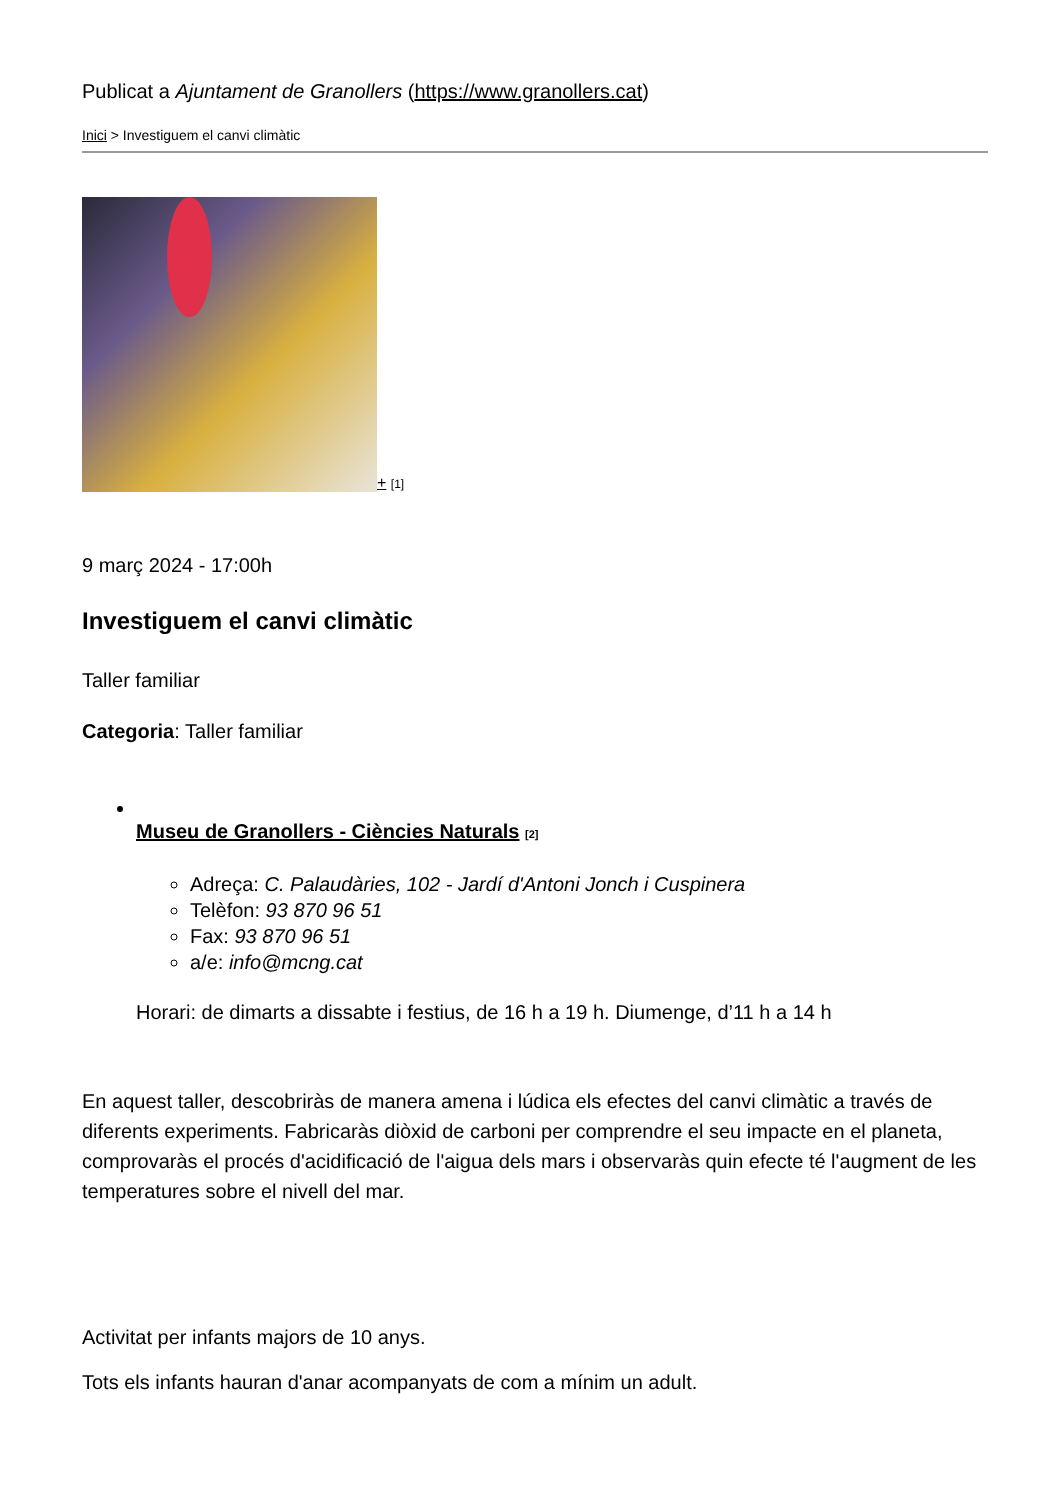Publicat a Ajuntament de Granollers (https://www.granollers.cat)
Inici > Investiguem el canvi climàtic
+ [1]
9 març 2024 - 17:00h
Investiguem el canvi climàtic
Taller familiar
Categoria: Taller familiar
Museu de Granollers - Ciències Naturals [2]
Adreça: C. Palaudàries, 102 - Jardí d'Antoni Jonch i Cuspinera
Telèfon: 93 870 96 51
Fax: 93 870 96 51
a/e: info@mcng.cat
Horari: de dimarts a dissabte i festius, de 16 h a 19 h. Diumenge, d’11 h a 14 h
En aquest taller, descobriràs de manera amena i lúdica els efectes del canvi climàtic a través de diferents experiments. Fabricaràs diòxid de carboni per comprendre el seu impacte en el planeta, comprovaràs el procés d'acidificació de l'aigua dels mars i observaràs quin efecte té l'augment de les temperatures sobre el nivell del mar.
Activitat per infants majors de 10 anys.
Tots els infants hauran d'anar acompanyats de com a mínim un adult.